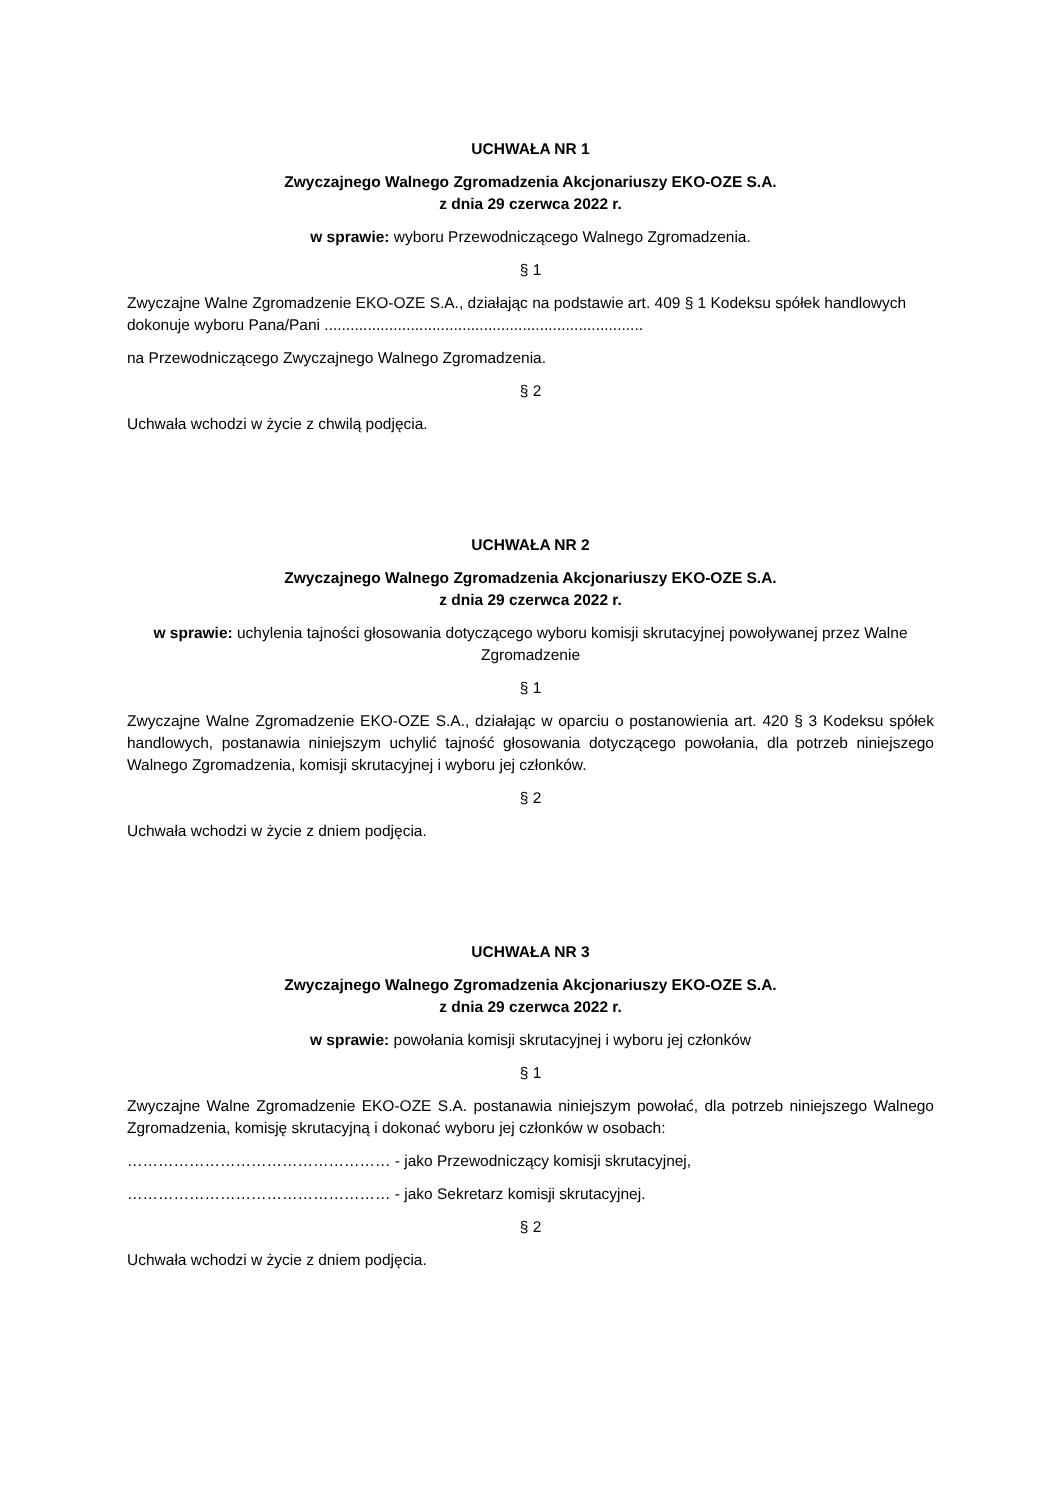UCHWAŁA NR 1
Zwyczajnego Walnego Zgromadzenia Akcjonariuszy EKO-OZE S.A.
z dnia 29 czerwca 2022 r.
w sprawie: wyboru Przewodniczącego Walnego Zgromadzenia.
§ 1
Zwyczajne Walne Zgromadzenie EKO-OZE S.A., działając na podstawie art. 409 § 1 Kodeksu spółek handlowych dokonuje wyboru Pana/Pani ..........................................................................
na Przewodniczącego Zwyczajnego Walnego Zgromadzenia.
§ 2
Uchwała wchodzi w życie z chwilą podjęcia.
UCHWAŁA NR 2
Zwyczajnego Walnego Zgromadzenia Akcjonariuszy EKO-OZE S.A.
z dnia 29 czerwca 2022 r.
w sprawie: uchylenia tajności głosowania dotyczącego wyboru komisji skrutacyjnej powoływanej przez Walne Zgromadzenie
§ 1
Zwyczajne Walne Zgromadzenie EKO-OZE S.A., działając w oparciu o postanowienia art. 420 § 3 Kodeksu spółek handlowych, postanawia niniejszym uchylić tajność głosowania dotyczącego powołania, dla potrzeb niniejszego Walnego Zgromadzenia, komisji skrutacyjnej i wyboru jej członków.
§ 2
Uchwała wchodzi w życie z dniem podjęcia.
UCHWAŁA NR 3
Zwyczajnego Walnego Zgromadzenia Akcjonariuszy EKO-OZE S.A.
z dnia 29 czerwca 2022 r.
w sprawie: powołania komisji skrutacyjnej i wyboru jej członków
§ 1
Zwyczajne Walne Zgromadzenie EKO-OZE S.A. postanawia niniejszym powołać, dla potrzeb niniejszego Walnego Zgromadzenia, komisję skrutacyjną i dokonać wyboru jej członków w osobach:
…………………………………………… - jako Przewodniczący komisji skrutacyjnej,
…………………………………………… - jako Sekretarz komisji skrutacyjnej.
§ 2
Uchwała wchodzi w życie z dniem podjęcia.